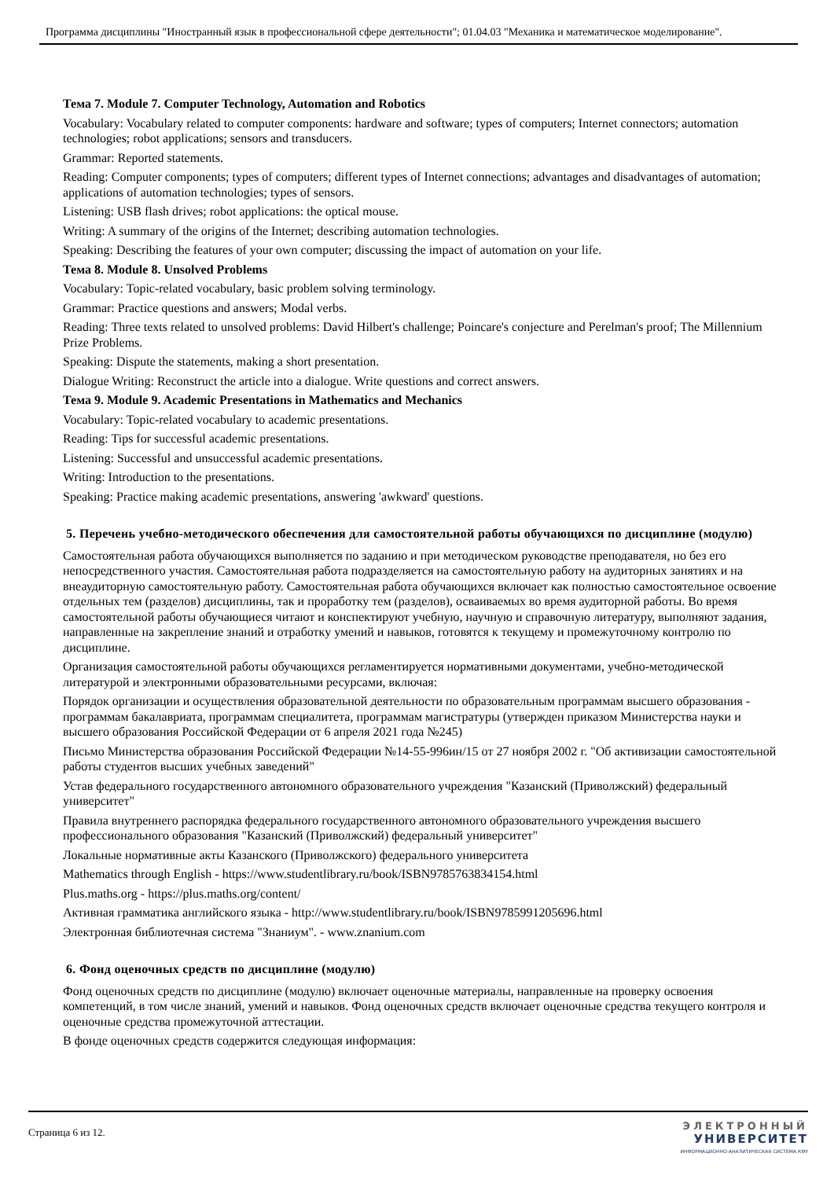Программа дисциплины "Иностранный язык в профессиональной сфере деятельности"; 01.04.03 "Механика и математическое моделирование".
Тема 7. Module 7. Computer Technology, Automation and Robotics
Vocabulary: Vocabulary related to computer components: hardware and software; types of computers; Internet connectors; automation technologies; robot applications; sensors and transducers.
Grammar: Reported statements.
Reading: Computer components; types of computers; different types of Internet connections; advantages and disadvantages of automation; applications of automation technologies; types of sensors.
Listening: USB flash drives; robot applications: the optical mouse.
Writing: A summary of the origins of the Internet; describing automation technologies.
Speaking: Describing the features of your own computer; discussing the impact of automation on your life.
Тема 8. Module 8. Unsolved Problems
Vocabulary: Topic-related vocabulary, basic problem solving terminology.
Grammar: Practice questions and answers; Modal verbs.
Reading: Three texts related to unsolved problems: David Hilbert's challenge; Poincare's conjecture and Perelman's proof; The Millennium Prize Problems.
Speaking: Dispute the statements, making a short presentation.
Dialogue Writing: Reconstruct the article into a dialogue. Write questions and correct answers.
Тема 9. Module 9. Academic Presentations in Mathematics and Mechanics
Vocabulary: Topic-related vocabulary to academic presentations.
Reading: Tips for successful academic presentations.
Listening: Successful and unsuccessful academic presentations.
Writing: Introduction to the presentations.
Speaking: Practice making academic presentations, answering 'awkward' questions.
5. Перечень учебно-методического обеспечения для самостоятельной работы обучающихся по дисциплине (модулю)
Самостоятельная работа обучающихся выполняется по заданию и при методическом руководстве преподавателя, но без его непосредственного участия. Самостоятельная работа подразделяется на самостоятельную работу на аудиторных занятиях и на внеаудиторную самостоятельную работу. Самостоятельная работа обучающихся включает как полностью самостоятельное освоение отдельных тем (разделов) дисциплины, так и проработку тем (разделов), осваиваемых во время аудиторной работы. Во время самостоятельной работы обучающиеся читают и конспектируют учебную, научную и справочную литературу, выполняют задания, направленные на закрепление знаний и отработку умений и навыков, готовятся к текущему и промежуточному контролю по дисциплине.
Организация самостоятельной работы обучающихся регламентируется нормативными документами, учебно-методической литературой и электронными образовательными ресурсами, включая:
Порядок организации и осуществления образовательной деятельности по образовательным программам высшего образования - программам бакалавриата, программам специалитета, программам магистратуры (утвержден приказом Министерства науки и высшего образования Российской Федерации от 6 апреля 2021 года №245)
Письмо Министерства образования Российской Федерации №14-55-996ин/15 от 27 ноября 2002 г. "Об активизации самостоятельной работы студентов высших учебных заведений"
Устав федерального государственного автономного образовательного учреждения "Казанский (Приволжский) федеральный университет"
Правила внутреннего распорядка федерального государственного автономного образовательного учреждения высшего профессионального образования "Казанский (Приволжский) федеральный университет"
Локальные нормативные акты Казанского (Приволжского) федерального университета
Mathematics through English - https://www.studentlibrary.ru/book/ISBN9785763834154.html
Plus.maths.org - https://plus.maths.org/content/
Активная грамматика английского языка - http://www.studentlibrary.ru/book/ISBN9785991205696.html
Электронная библиотечная система "Знаниум". - www.znanium.com
6. Фонд оценочных средств по дисциплине (модулю)
Фонд оценочных средств по дисциплине (модулю) включает оценочные материалы, направленные на проверку освоения компетенций, в том числе знаний, умений и навыков. Фонд оценочных средств включает оценочные средства текущего контроля и оценочные средства промежуточной аттестации.
В фонде оценочных средств содержится следующая информация:
Страница 6 из 12.
ЭЛЕКТРОННЫЙ
УНИВЕРСИТЕТ
ИНФОРМАЦИОННО-АНАЛИТИЧЕСКАЯ СИСТЕМА КФУ